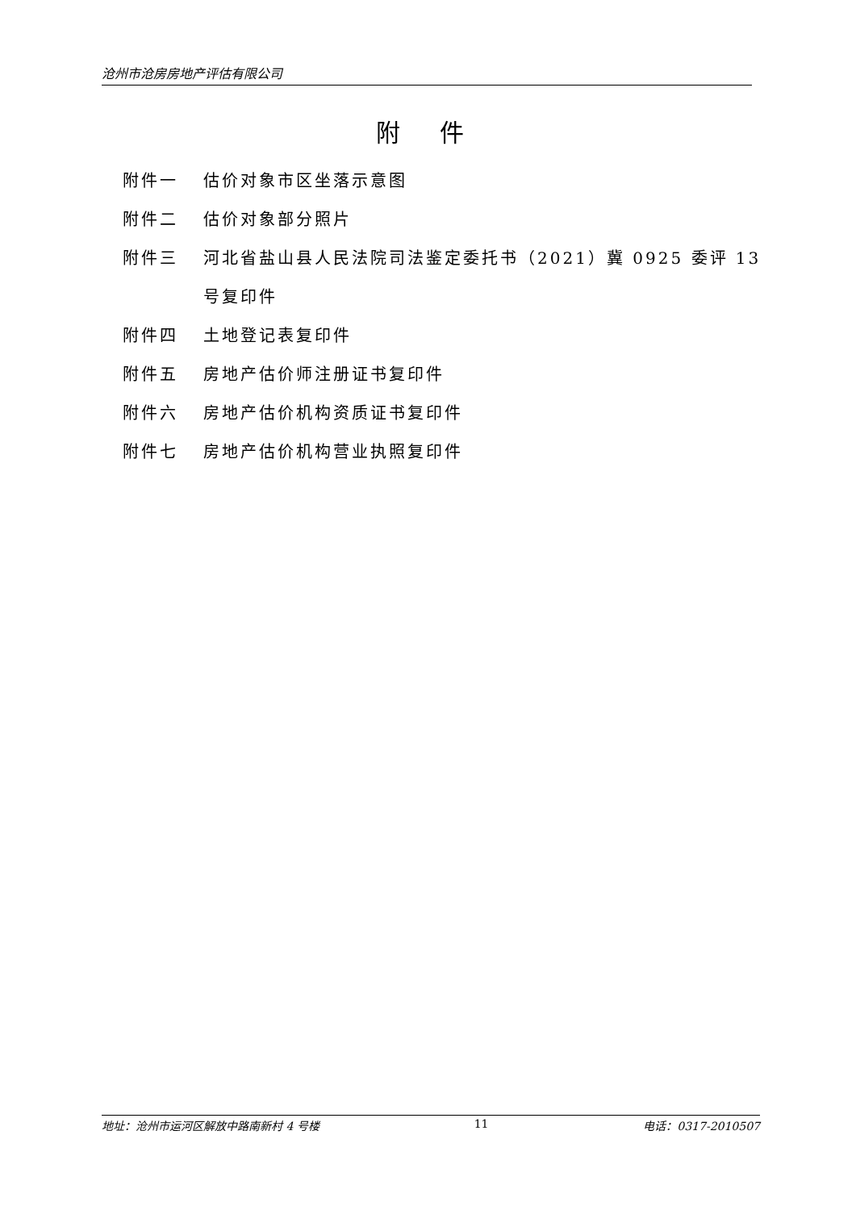沧州市沧房房地产评估有限公司
附 件
附件一 估价对象市区坐落示意图
附件二 估价对象部分照片
附件三 河北省盐山县人民法院司法鉴定委托书（2021）冀 0925 委评 13 号复印件
附件四 土地登记表复印件
附件五 房地产估价师注册证书复印件
附件六 房地产估价机构资质证书复印件
附件七 房地产估价机构营业执照复印件
地址：沧州市运河区解放中路南新村 4 号楼 11 电话：0317-2010507